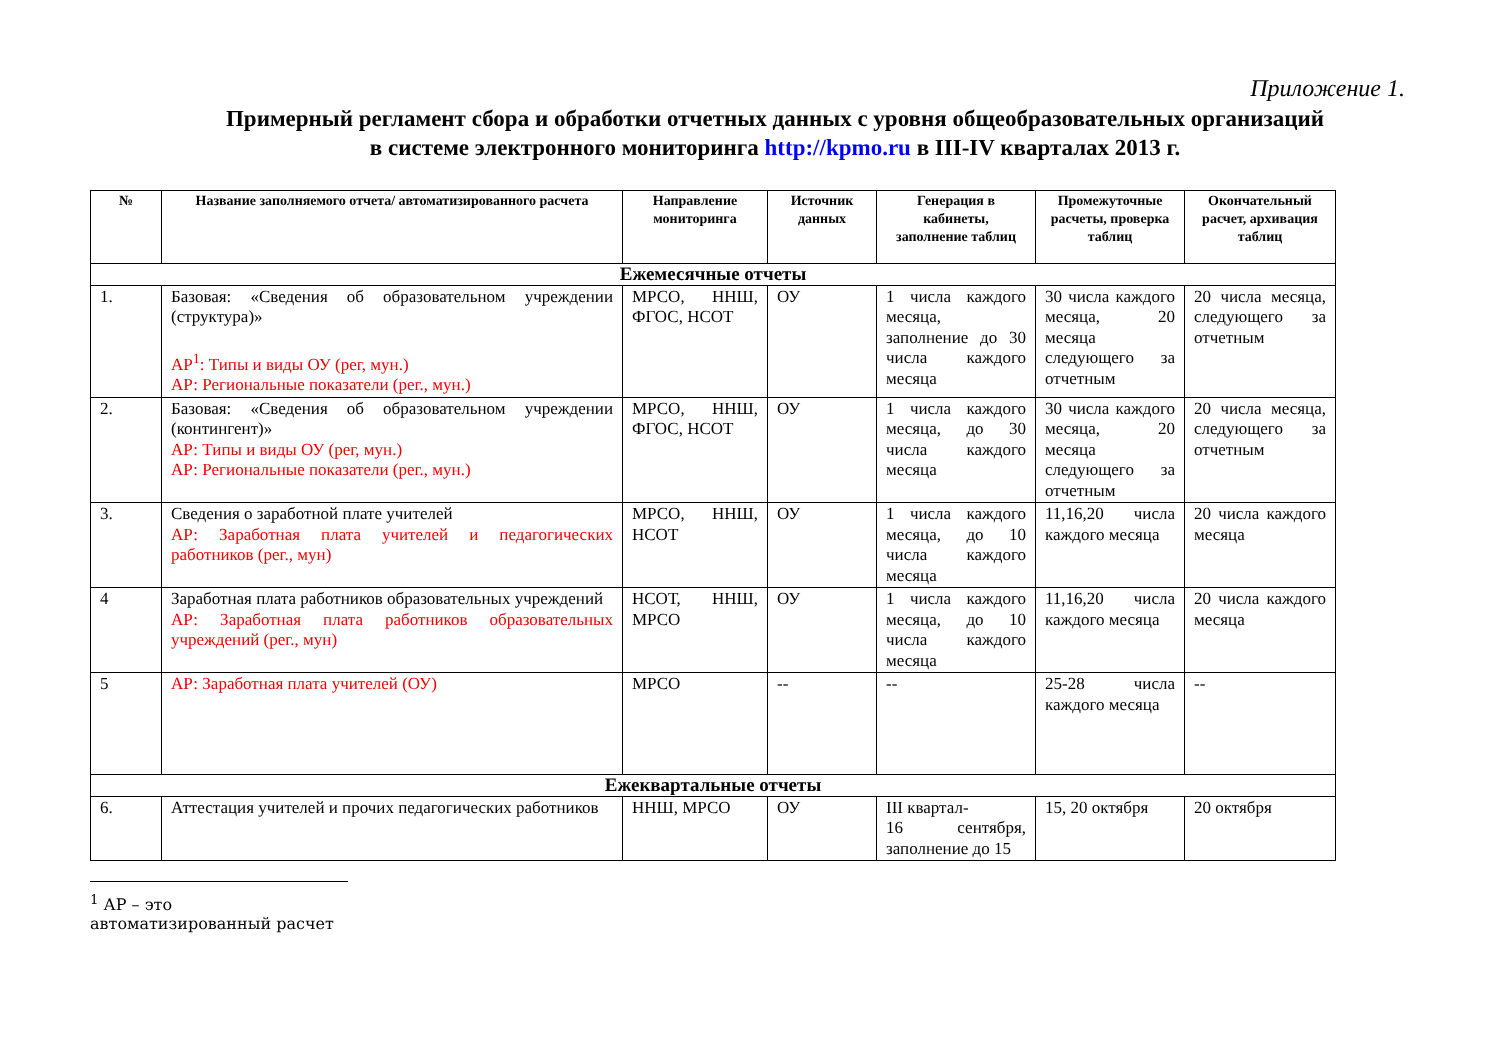Приложение 1.
Примерный регламент сбора и обработки отчетных данных с уровня общеобразовательных организаций
в системе электронного мониторинга http://kpmo.ru в III-IV кварталах 2013 г.
| № | Название заполняемого отчета/ автоматизированного расчета | Направление мониторинга | Источник данных | Генерация в кабинеты, заполнение таблиц | Промежуточные расчеты, проверка таблиц | Окончательный расчет, архивация таблиц |
| --- | --- | --- | --- | --- | --- | --- |
| Ежемесячные отчеты | | | | | | |
| 1. | Базовая: «Сведения об образовательном учреждении (структура)» АР<sup>1</sup>: Типы и виды ОУ (рег, мун.) АР: Региональные показатели (рег., мун.) | МРСО, ННШ, ФГОС, НСОТ | ОУ | 1 числа каждого месяца, заполнение до 30 числа каждого месяца | 30 числа каждого месяца, 20 месяца следующего за отчетным | 20 числа месяца, следующего за отчетным |
| 2. | Базовая: «Сведения об образовательном учреждении (контингент)» АР: Типы и виды ОУ (рег, мун.) АР: Региональные показатели (рег., мун.) | МРСО, ННШ, ФГОС, НСОТ | ОУ | 1 числа каждого месяца, до 30 числа каждого месяца | 30 числа каждого месяца, 20 месяца следующего за отчетным | 20 числа месяца, следующего за отчетным |
| 3. | Сведения о заработной плате учителей АР: Заработная плата учителей и педагогических работников (рег., мун) | МРСО, ННШ, НСОТ | ОУ | 1 числа каждого месяца, до 10 числа каждого месяца | 11,16,20 числа каждого месяца | 20 числа каждого месяца |
| 4 | Заработная плата работников образовательных учреждений АР: Заработная плата работников образовательных учреждений (рег., мун) | НСОТ, ННШ, МРСО | ОУ | 1 числа каждого месяца, до 10 числа каждого месяца | 11,16,20 числа каждого месяца | 20 числа каждого месяца |
| 5 | АР: Заработная плата учителей (ОУ) | МРСО | -- | -- | 25-28 числа каждого месяца | -- |
| Ежеквартальные отчеты | | | | | | |
| 6. | Аттестация учителей и прочих педагогических работников | ННШ, МРСО | ОУ | III квартал- 16 сентября, заполнение до 15 | 15, 20 октября | 20 октября |
<sup>1</sup> АР – это автоматизированный расчет